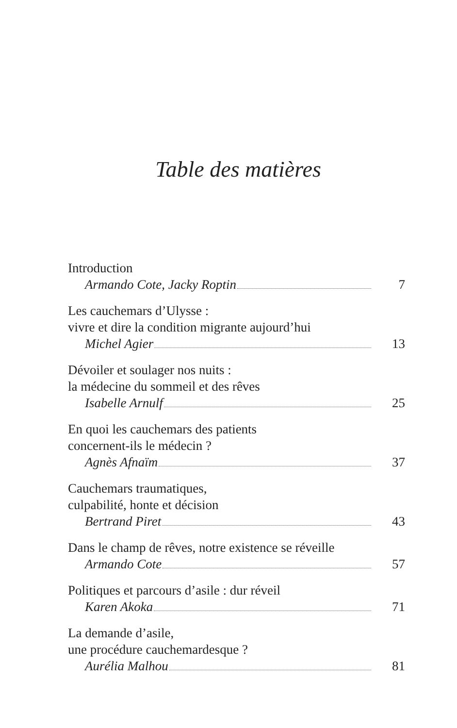Table des matières
Introduction
Armando Cote, Jacky Roptin 7
Les cauchemars d’Ulysse :
vivre et dire la condition migrante aujourd’hui
Michel Agier 13
Dévoiler et soulager nos nuits :
la médecine du sommeil et des rêves
Isabelle Arnulf 25
En quoi les cauchemars des patients
concernent-ils le médecin ?
Agnès Afnaïm 37
Cauchemars traumatiques,
culpabilité, honte et décision
Bertrand Piret 43
Dans le champ de rêves, notre existence se réveille
Armando Cote 57
Politiques et parcours d’asile : dur réveil
Karen Akoka 71
La demande d’asile,
une procédure cauchemardesque ?
Aurélia Malhou 81